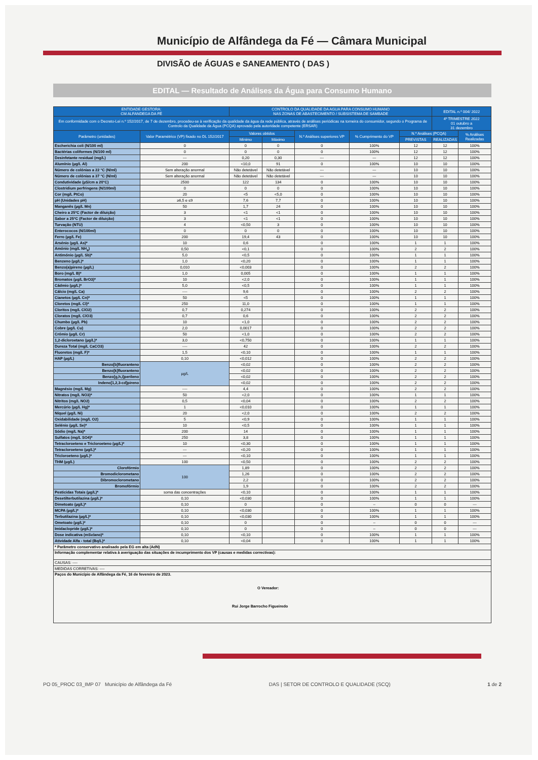Município de Alfândega da Fé — Câmara Municipal
DIVISÃO de ÁGUAS e SANEAMENTO ( DAS )
EDITAL — Resultado de Análises da Água para Consumo Humano
| ENTIDADE GESTORA: CM ALFANDEGA DA FÉ | | CONTROLO DA QUALIDADE DA AGUA PARA CONSUMO HUMANO NAS ZONAS DE ABASTECIMENTO / SUBSISTEMA DE SAMBADE | | | | | EDITAL n.º 004/ 2022 | |
| --- | --- | --- | --- | --- | --- | --- | --- | --- |
| Em conformidade com o Decreto-Lei n.º 152/2017, de 7 de dezembro, procedeu-se à verificação da qualidade da água da rede pública, através de análises periódicas na torneira do consumidor, segundo o Programa de Controlo da Qualidade da Água (PCQA) aprovado pela autoridade competente (ERSAR) | | | | | | | 4º TRIMESTRE 2022 01 outubro a 31 dezembro | |
| Parâmetro (unidades) | Valor Paramétrico (VP) fixado no DL 152/2017 | Valores obtidos | | N.º Análises superiores VP | % Cumprimento do VP | N.º Análises (PCQA) | | % Análises Realizadas |
| | | Mínimo | Máximo | | | PREVISTAS | REALIZADAS | |
| Escherichia coli (N/100 ml) | 0 | 0 | 0 | 0 | 100% | 12 | 12 | 100% |
| Bactérias coliformes (N/100 ml) | 0 | 0 | 0 | 0 | 100% | 12 | 12 | 100% |
| Desinfetante residual (mg/L) | --- | 0,20 | 0,30 | --- | --- | 12 | 12 | 100% |
| Alumínio (µg/L Al) | 200 | <10,0 | 91 | 0 | 100% | 10 | 10 | 100% |
| Número de colónias a 22 °C (N/ml) | Sem alteração anormal | Não detetável | Não detetável | --- | --- | 10 | 10 | 100% |
| Número de colónias a 37 °C (N/ml) | Sem alteração anormal | Não detetável | Não detetável | --- | --- | 10 | 10 | 100% |
| Condutividade (µS/cm a 20°C) | 2500 | 122 | 134 | 0 | 100% | 10 | 10 | 100% |
| Clostridium perfringens (N/100ml) | 0 | 0 | 0 | 0 | 100% | 10 | 10 | 100% |
| Cor (mg/L PtCo) | 20 | <5 | <5,0 | 0 | 100% | 10 | 10 | 100% |
| pH (Unidades pH) | ≥6,5 e ≤9 | 7,6 | 7,7 | 0 | 100% | 10 | 10 | 100% |
| Manganês (µg/L Mn) | 50 | 1,7 | 24 | 0 | 100% | 10 | 10 | 100% |
| Cheiro a 25ºC (Factor de diluição) | 3 | <1 | <1 | 0 | 100% | 10 | 10 | 100% |
| Sabor a 25ºC (Factor de diluição) | 3 | <1 | <1 | 0 | 100% | 10 | 10 | 100% |
| Turvação (NTU) | 4 | <0,50 | 3 | 0 | 100% | 10 | 10 | 100% |
| Enterococos (N/100ml) | 0 | 0 | 0 | 0 | 100% | 10 | 10 | 100% |
| Ferro (µg/L Fe) | 200 | 19,4 | 43 | 0 | 100% | 10 | 10 | 100% |
| Arsénio (µg/L As)* | 10 | 0,6 | | 0 | 100% | 1 | 1 | 100% |
| Amónio (mg/L NH<sub>4</sub>) | 0,50 | <0,1 | | 0 | 100% | 2 | 2 | 100% |
| Antimónio (µg/L Sb)* | 5,0 | <0,5 | | 0 | 100% | 1 | 1 | 100% |
| Benzeno (µg/L)* | 1,0 | <0,20 | | 0 | 100% | 1 | 1 | 100% |
| Benzo(a)pireno (µg/L) | 0,010 | <0,003 | | 0 | 100% | 2 | 2 | 100% |
| Boro (mg/L B)* | 1,0 | 0,005 | | 0 | 100% | 1 | 1 | 100% |
| Bromatos (µg/L BrO3)* | 10 | <2,0 | | 0 | 100% | 1 | 1 | 100% |
| Cádmio (µg/L)* | 5,0 | <0,5 | | 0 | 100% | 1 | 1 | 100% |
| Cálcio (mg/L Ca) | ---- | 9,6 | | 0 | 100% | 2 | 2 | 100% |
| Cianetos (µg/L Cn)* | 50 | <5 | | 0 | 100% | 1 | 1 | 100% |
| Cloretos (mg/L Cl)* | 250 | 11,0 | | 0 | 100% | 1 | 1 | 100% |
| Cloritos (mg/L ClO2) | 0,7 | 0,274 | | 0 | 100% | 2 | 2 | 100% |
| Cloratos (mg/L ClO3) | 0,7 | 0,6 | | 0 | 100% | 2 | 2 | 100% |
| Chumbo (µg/L Pb) | 10 | <1,0 | | 0 | 100% | 2 | 2 | 100% |
| Cobre (µg/L Cu) | 2,0 | 0,0017 | | 0 | 100% | 2 | 2 | 100% |
| Crómio (µg/L Cr) | 50 | <1,0 | | 0 | 100% | 2 | 2 | 100% |
| 1,2-dicloroetano (µg/L)* | 3,0 | <0,750 | | 0 | 100% | 1 | 1 | 100% |
| Dureza Total (mg/L CaCO3) | ---- | 42 | | 0 | 100% | 2 | 2 | 100% |
| Fluoretos (mg/L F)* | 1,5 | <0,10 | | 0 | 100% | 1 | 1 | 100% |
| HAP (µg/L) | 0,10 | <0,012 | | 0 | 100% | 2 | 2 | 100% |
| Benzo[b]fluoranteno | µg/L | <0,02 | | 0 | 100% | 2 | 2 | 100% |
| Benzo[k]fluoranteno | | <0,02 | | 0 | 100% | 2 | 2 | 100% |
| Benzo[g,h,i]perileno | | <0,02 | | 0 | 100% | 2 | 2 | 100% |
| Indeno[1,2,3-cd]pireno | | <0,02 | | 0 | 100% | 2 | 2 | 100% |
| Magnésio (mg/L Mg) | ---- | 4,4 | | 0 | 100% | 2 | 2 | 100% |
| Nitratos (mg/L NO3)* | 50 | <2,0 | | 0 | 100% | 1 | 1 | 100% |
| Nitritos (mg/L NO2) | 0,5 | <0,04 | | 0 | 100% | 2 | 2 | 100% |
| Mercúrio (µg/L Hg)* | 1 | <0,010 | | 0 | 100% | 1 | 1 | 100% |
| Níquel (µg/L Ni) | 20 | <2,0 | | 0 | 100% | 2 | 2 | 100% |
| Oxidabilidade (mg/L O2) | 5 | <0,9 | | 0 | 100% | 1 | 1 | 100% |
| Selénio (µg/L Se)* | 10 | <0,5 | | 0 | 100% | 1 | 1 | 100% |
| Sódio (mg/L Na)* | 200 | 14 | | 0 | 100% | 1 | 1 | 100% |
| Sulfatos (mg/L SO4)* | 250 | 3,8 | | 0 | 100% | 1 | 1 | 100% |
| Tetracloroeteno e Tricloroeteno (µg/L)* | 10 | <0,30 | | 0 | 100% | 1 | 1 | 100% |
| Tetracloroeteno (µg/L)* | --- | <0,20 | | 0 | 100% | 1 | 1 | 100% |
| Tricloroeteno (µg/L)* | --- | <0,10 | | 0 | 100% | 1 | 1 | 100% |
| THM (µg/L) | 100 | <0,50 | | 0 | 100% | 2 | 2 | 100% |
| Clorofórmio | 100 | 1,89 | | 0 | 100% | 2 | 2 | 100% |
| Bromodiclorometano | | 1,26 | | 0 | 100% | 2 | 2 | 100% |
| Dibromoclorometano | | 2,2 | | 0 | 100% | 2 | 2 | 100% |
| Bromofórmio | | 1,9 | | 0 | 100% | 2 | 2 | 100% |
| Pesticidas Totais (µg/L)* | soma das concentrações | <0,10 | | 0 | 100% | 1 | 1 | 100% |
| Desetilterbutilazina (µg/L)* | 0,10 | <0,030 | | 0 | 100% | 1 | 1 | 100% |
| Dimetoato (µg/L)* | 0,10 | 0 | | 0 | -- | 0 | 0 | --- |
| MCPA (µg/L)* | 0,10 | <0,030 | | 0 | 100% | 1 | 1 | 100% |
| Terbutilazina (µg/L)* | 0,10 | <0,030 | | 0 | 100% | 1 | 1 | 100% |
| Ometoato (µg/L)* | 0,10 | 0 | | 0 | -- | 0 | 0 | --- |
| Imidaclopride (µg/L)* | 0,10 | 0 | | 0 | -- | 0 | 0 | --- |
| Dose indicativa (mSv/ano)* | 0,10 | <0,10 | | 0 | 100% | 1 | 1 | 100% |
| Atividade Alfa - total (Bq/L)* | 0,10 | <0,04 | | 0 | 100% | 1 | 1 | 100% |
| * Parâmetro conservativo analisado pela EG em alta (AdN) | | | | | | | | |
| Informação complementar relativa à averiguação das situações de incumprimento dos VP (causas e medidas correctivas): | | | | | | | | |
| CAUSAS: ---- | | | | | | | | |
| MEDIDAS CORRETIVAS: ---- | | | | | | | | |
| Paços do Município de Alfândega da Fé, 16 de fevereiro de 2023. O Vereador: Rui Jorge Barrocho Figueiredo | | | | | | | | |
PO 05_PROC 03_IMP 07 Município de Alfândega da Fé DAS | SETOR DE CONTROLO E QUALIDADE (SCQ) 1 de 2